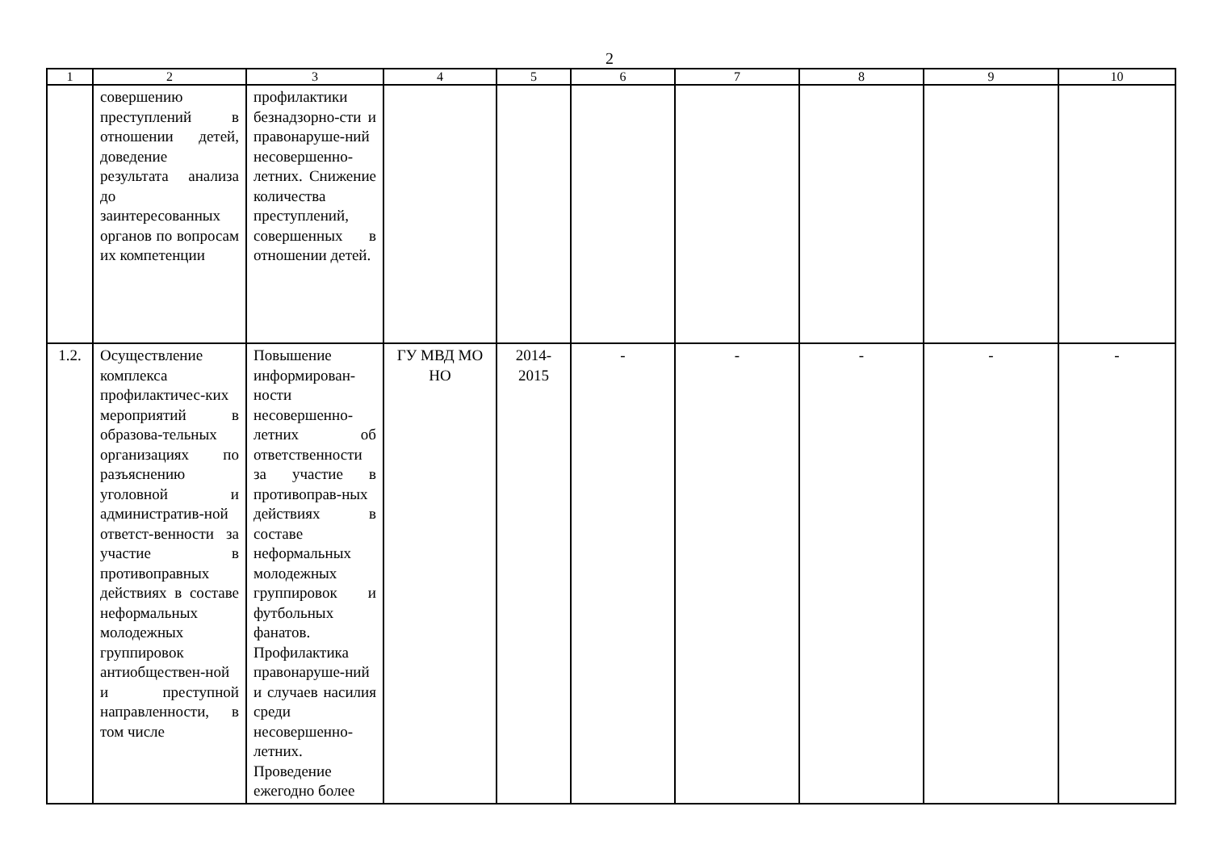2
| 1 | 2 | 3 | 4 | 5 | 6 | 7 | 8 | 9 | 10 |
| --- | --- | --- | --- | --- | --- | --- | --- | --- | --- |
| | совершению преступлений в отношении детей, доведение результата анализа до заинтересованных органов по вопросам их компетенции | профилактики безнадзорно-сти и правонаруше-ний несовершенно-летних. Снижение количества преступлений, совершенных в отношении детей. | | | | | | | |
| 1.2. | Осуществление комплекса профилактичес-ких мероприятий в образова-тельных организациях по разъяснению уголовной и административ-ной ответст-венности за участие в противоправных действиях в составе неформальных молодежных группировок антиобществен-ной и преступной направленности, в том числе | Повышение информирован-ности несовершенно-летних об ответственности за участие в противоправ-ных действиях в составе неформальных молодежных группировок и футбольных фанатов. Профилактика правонаруше-ний и случаев насилия среди несовершенно-летних. Проведение ежегодно более | ГУ МВД МО НО | 2014-2015 | - | - | - | - | - |